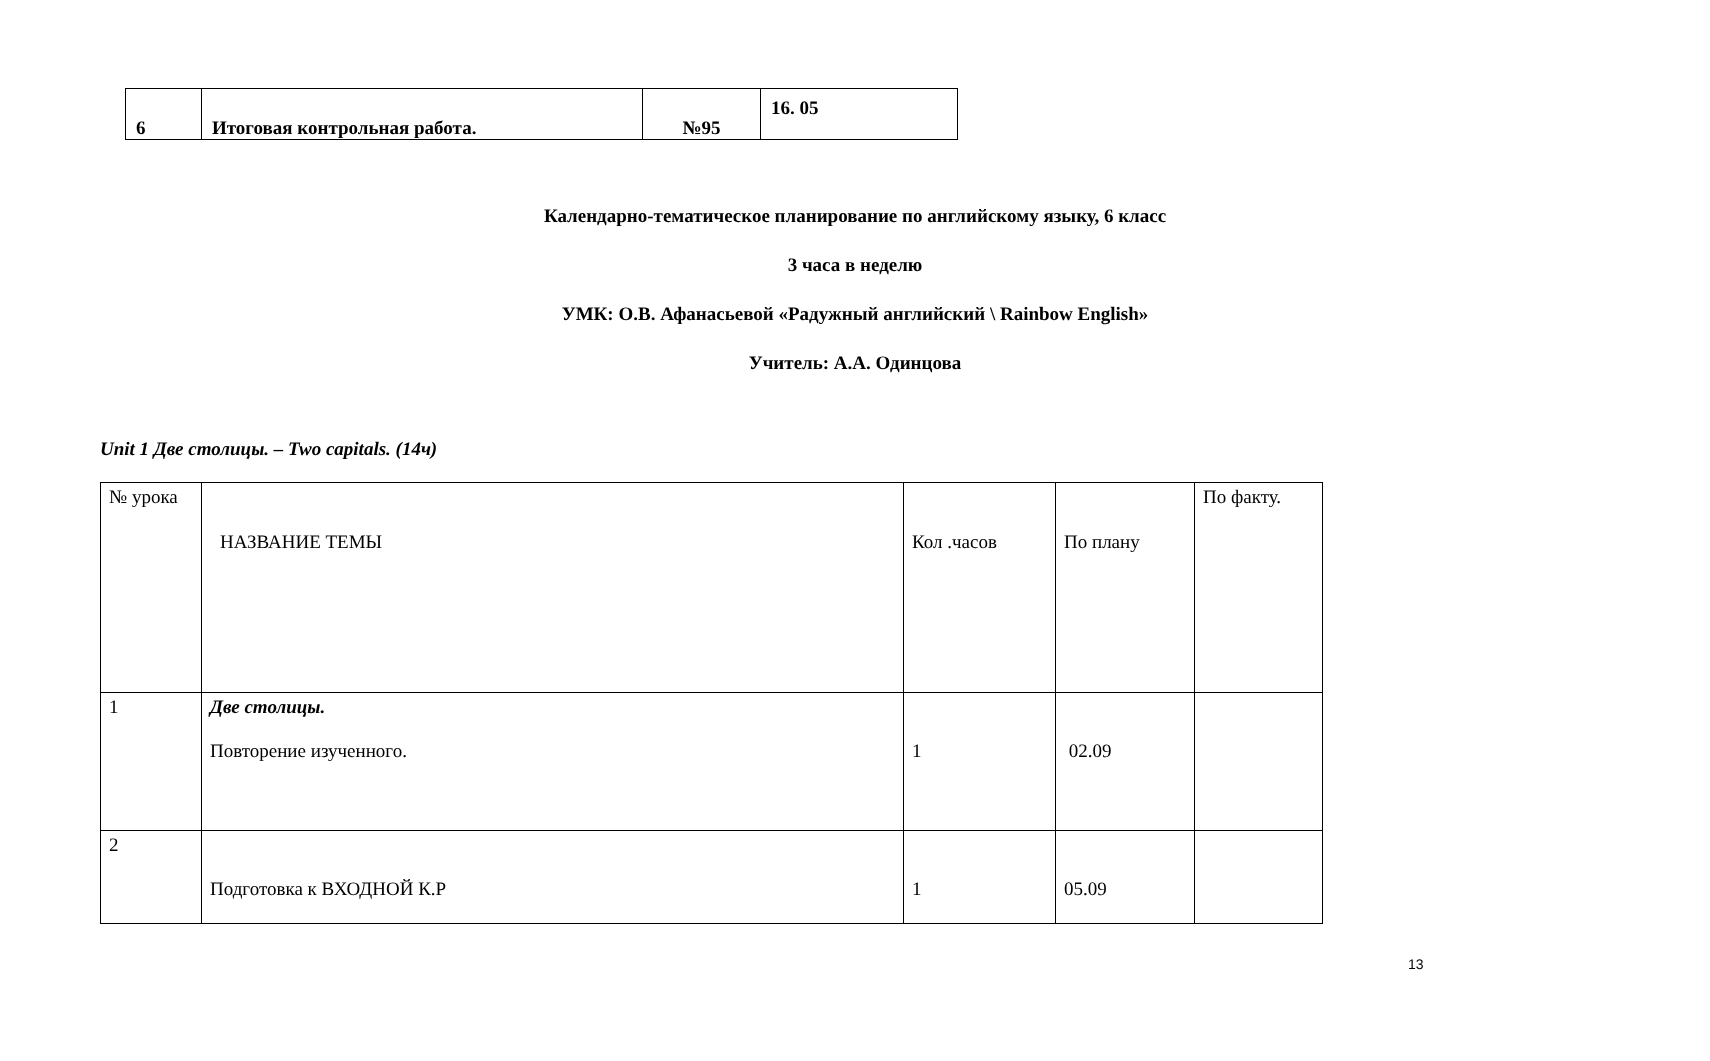| 6 | Итоговая контрольная работа. | №95 | 16. 05 |
Календарно-тематическое планирование по английскому языку, 6 класс
3 часа в неделю
УМК: О.В. Афанасьевой «Радужный английский \ Rainbow English»
Учитель: А.А. Одинцова
Unit 1 Две столицы. – Two capitals. (14ч)
| № урока | НАЗВАНИЕ ТЕМЫ | Кол .часов | По плану | По факту. |
| 1 | Две столицы. Повторение изученного. | 1 | 02.09 | |
| 2 | Подготовка к ВХОДНОЙ К.Р | 1 | 05.09 | |
13